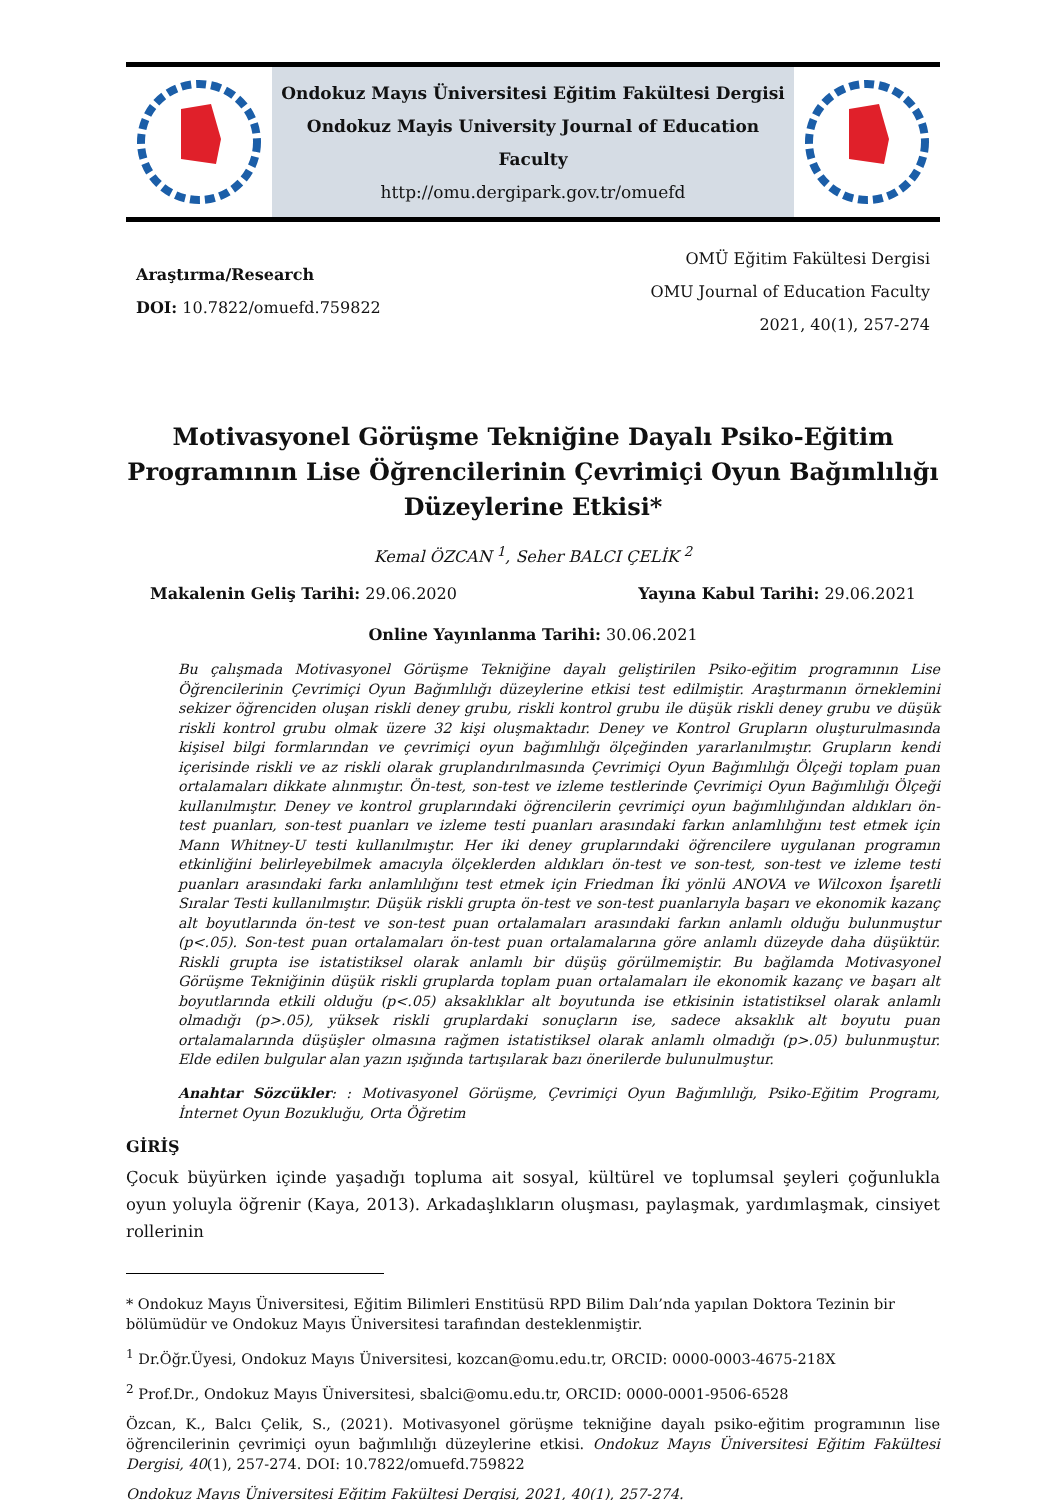Ondokuz Mayıs Üniversitesi Eğitim Fakültesi Dergisi
Ondokuz Mayis University Journal of Education Faculty
http://omu.dergipark.gov.tr/omuefd
Araştırma/Research
DOI: 10.7822/omuefd.759822
OMÜ Eğitim Fakültesi Dergisi
OMU Journal of Education Faculty
2021, 40(1), 257-274
Motivasyonel Görüşme Tekniğine Dayalı Psiko-Eğitim Programının Lise Öğrencilerinin Çevrimiçi Oyun Bağımlılığı Düzeylerine Etkisi*
Kemal ÖZCAN <sup>1</sup>, Seher BALCI ÇELİK <sup>2</sup>
Makalenin Geliş Tarihi: 29.06.2020 Yayına Kabul Tarihi: 29.06.2021
Online Yayınlanma Tarihi: 30.06.2021
Bu çalışmada Motivasyonel Görüşme Tekniğine dayalı geliştirilen Psiko-eğitim programının Lise Öğrencilerinin Çevrimiçi Oyun Bağımlılığı düzeylerine etkisi test edilmiştir. Araştırmanın örneklemini sekizer öğrenciden oluşan riskli deney grubu, riskli kontrol grubu ile düşük riskli deney grubu ve düşük riskli kontrol grubu olmak üzere 32 kişi oluşmaktadır. Deney ve Kontrol Grupların oluşturulmasında kişisel bilgi formlarından ve çevrimiçi oyun bağımlılığı ölçeğinden yararlanılmıştır. Grupların kendi içerisinde riskli ve az riskli olarak gruplandırılmasında Çevrimiçi Oyun Bağımlılığı Ölçeği toplam puan ortalamaları dikkate alınmıştır. Ön-test, son-test ve izleme testlerinde Çevrimiçi Oyun Bağımlılığı Ölçeği kullanılmıştır. Deney ve kontrol gruplarındaki öğrencilerin çevrimiçi oyun bağımlılığından aldıkları ön-test puanları, son-test puanları ve izleme testi puanları arasındaki farkın anlamlılığını test etmek için Mann Whitney-U testi kullanılmıştır. Her iki deney gruplarındaki öğrencilere uygulanan programın etkinliğini belirleyebilmek amacıyla ölçeklerden aldıkları ön-test ve son-test, son-test ve izleme testi puanları arasındaki farkı anlamlılığını test etmek için Friedman İki yönlü ANOVA ve Wilcoxon İşaretli Sıralar Testi kullanılmıştır. Düşük riskli grupta ön-test ve son-test puanlarıyla başarı ve ekonomik kazanç alt boyutlarında ön-test ve son-test puan ortalamaları arasındaki farkın anlamlı olduğu bulunmuştur (p<.05). Son-test puan ortalamaları ön-test puan ortalamalarına göre anlamlı düzeyde daha düşüktür. Riskli grupta ise istatistiksel olarak anlamlı bir düşüş görülmemiştir. Bu bağlamda Motivasyonel Görüşme Tekniğinin düşük riskli gruplarda toplam puan ortalamaları ile ekonomik kazanç ve başarı alt boyutlarında etkili olduğu (p<.05) aksaklıklar alt boyutunda ise etkisinin istatistiksel olarak anlamlı olmadığı (p>.05), yüksek riskli gruplardaki sonuçların ise, sadece aksaklık alt boyutu puan ortalamalarında düşüşler olmasına rağmen istatistiksel olarak anlamlı olmadığı (p>.05) bulunmuştur. Elde edilen bulgular alan yazın ışığında tartışılarak bazı önerilerde bulunulmuştur.
Anahtar Sözcükler: : Motivasyonel Görüşme, Çevrimiçi Oyun Bağımlılığı, Psiko-Eğitim Programı, İnternet Oyun Bozukluğu, Orta Öğretim
GİRİŞ
Çocuk büyürken içinde yaşadığı topluma ait sosyal, kültürel ve toplumsal şeyleri çoğunlukla oyun yoluyla öğrenir (Kaya, 2013). Arkadaşlıkların oluşması, paylaşmak, yardımlaşmak, cinsiyet rollerinin
* Ondokuz Mayıs Üniversitesi, Eğitim Bilimleri Enstitüsü RPD Bilim Dalı’nda yapılan Doktora Tezinin bir bölümüdür ve Ondokuz Mayıs Üniversitesi tarafından desteklenmiştir.
<sup>1</sup> Dr.Öğr.Üyesi, Ondokuz Mayıs Üniversitesi, kozcan@omu.edu.tr, ORCID: 0000-0003-4675-218X
<sup>2</sup> Prof.Dr., Ondokuz Mayıs Üniversitesi, sbalci@omu.edu.tr, ORCID: 0000-0001-9506-6528
Özcan, K., Balcı Çelik, S., (2021). Motivasyonel görüşme tekniğine dayalı psiko-eğitim programının lise öğrencilerinin çevrimiçi oyun bağımlılığı düzeylerine etkisi. Ondokuz Mayıs Üniversitesi Eğitim Fakültesi Dergisi, 40(1), 257-274. DOI: 10.7822/omuefd.759822
Ondokuz Mayıs Üniversitesi Eğitim Fakültesi Dergisi, 2021, 40(1), 257-274.